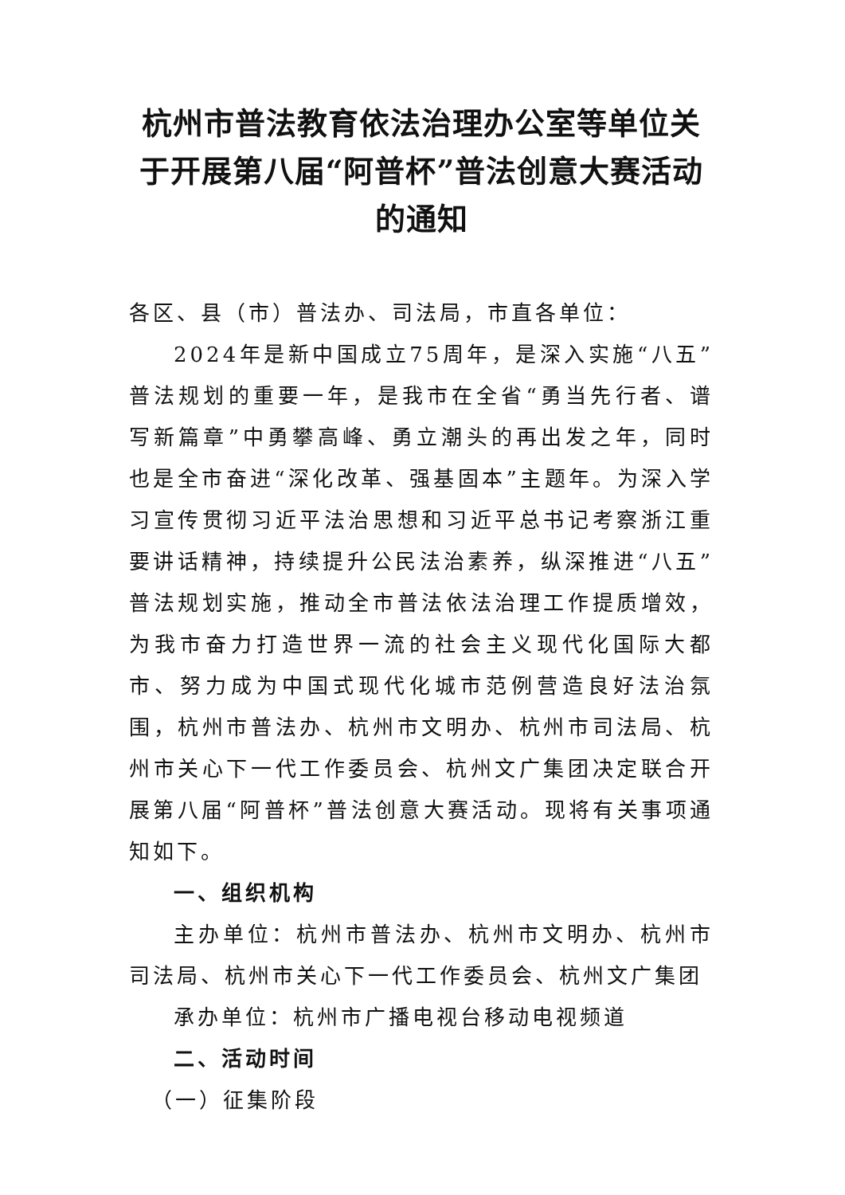杭州市普法教育依法治理办公室等单位关于开展第八届“阿普杯”普法创意大赛活动的通知
各区、县（市）普法办、司法局，市直各单位：
2024年是新中国成立75周年，是深入实施“八五”普法规划的重要一年，是我市在全省“勇当先行者、谱写新篇章”中勇攀高峰、勇立潮头的再出发之年，同时也是全市奋进“深化改革、强基固本”主题年。为深入学习宣传贯彻习近平法治思想和习近平总书记考察浙江重要讲话精神，持续提升公民法治素养，纵深推进“八五”普法规划实施，推动全市普法依法治理工作提质增效，为我市奋力打造世界一流的社会主义现代化国际大都市、努力成为中国式现代化城市范例营造良好法治氛围，杭州市普法办、杭州市文明办、杭州市司法局、杭州市关心下一代工作委员会、杭州文广集团决定联合开展第八届“阿普杯”普法创意大赛活动。现将有关事项通知如下。
一、组织机构
主办单位：杭州市普法办、杭州市文明办、杭州市司法局、杭州市关心下一代工作委员会、杭州文广集团
承办单位：杭州市广播电视台移动电视频道
二、活动时间
（一）征集阶段